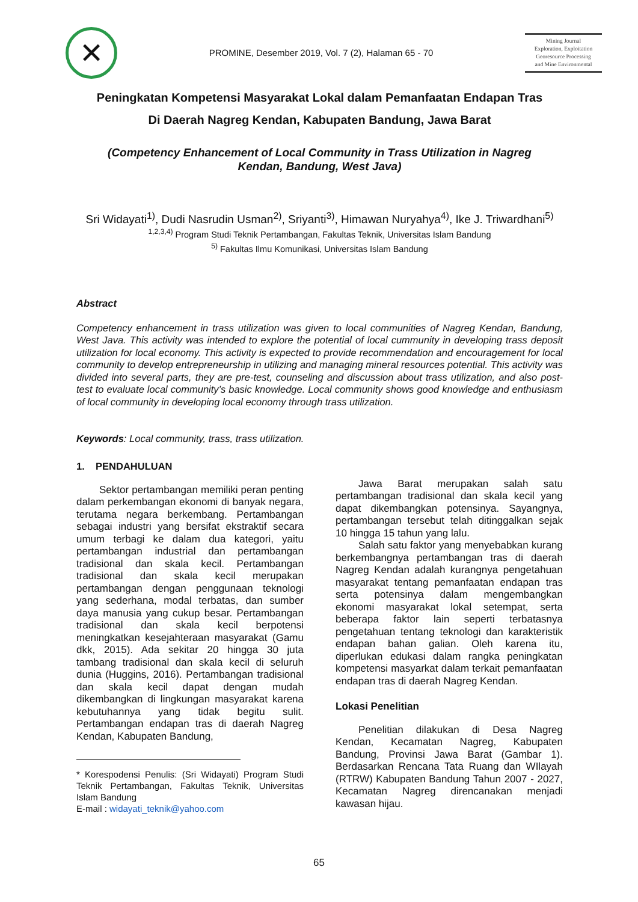✕
PROMINE, Desember 2019, Vol. 7 (2), Halaman 65 - 70
Mining Journal
Exploration, Exploitation
Georesource Processing
and Mine Environmental
Peningkatan Kompetensi Masyarakat Lokal dalam Pemanfaatan Endapan Tras
Di Daerah Nagreg Kendan, Kabupaten Bandung, Jawa Barat
(Competency Enhancement of Local Community in Trass Utilization in Nagreg
Kendan, Bandung, West Java)
Sri Widayati<sup>1)</sup>, Dudi Nasrudin Usman<sup>2)</sup>, Sriyanti<sup>3)</sup>, Himawan Nuryahya<sup>4)</sup>, Ike J. Triwardhani<sup>5)</sup>
<sup>1,2,3,4)</sup> Program Studi Teknik Pertambangan, Fakultas Teknik, Universitas Islam Bandung
<sup>5)</sup> Fakultas Ilmu Komunikasi, Universitas Islam Bandung
Abstract
Competency enhancement in trass utilization was given to local communities of Nagreg Kendan, Bandung, West Java. This activity was intended to explore the potential of local cummunity in developing trass deposit utilization for local economy. This activity is expected to provide recommendation and encouragement for local community to develop entrepreneurship in utilizing and managing mineral resources potential. This activity was divided into several parts, they are pre-test, counseling and discussion about trass utilization, and also post-test to evaluate local community’s basic knowledge. Local community shows good knowledge and enthusiasm of local community in developing local economy through trass utilization.
Keywords: Local community, trass, trass utilization.
1. PENDAHULUAN
Sektor pertambangan memiliki peran penting dalam perkembangan ekonomi di banyak negara, terutama negara berkembang. Pertambangan sebagai industri yang bersifat ekstraktif secara umum terbagi ke dalam dua kategori, yaitu pertambangan industrial dan pertambangan tradisional dan skala kecil. Pertambangan tradisional dan skala kecil merupakan pertambangan dengan penggunaan teknologi yang sederhana, modal terbatas, dan sumber daya manusia yang cukup besar. Pertambangan tradisional dan skala kecil berpotensi meningkatkan kesejahteraan masyarakat (Gamu dkk, 2015). Ada sekitar 20 hingga 30 juta tambang tradisional dan skala kecil di seluruh dunia (Huggins, 2016). Pertambangan tradisional dan skala kecil dapat dengan mudah dikembangkan di lingkungan masyarakat karena kebutuhannya yang tidak begitu sulit. Pertambangan endapan tras di daerah Nagreg Kendan, Kabupaten Bandung,
* Korespodensi Penulis: (Sri Widayati) Program Studi Teknik Pertambangan, Fakultas Teknik, Universitas Islam Bandung
E-mail : widayati_teknik@yahoo.com
Jawa Barat merupakan salah satu pertambangan tradisional dan skala kecil yang dapat dikembangkan potensinya. Sayangnya, pertambangan tersebut telah ditinggalkan sejak 10 hingga 15 tahun yang lalu.
Salah satu faktor yang menyebabkan kurang berkembangnya pertambangan tras di daerah Nagreg Kendan adalah kurangnya pengetahuan masyarakat tentang pemanfaatan endapan tras serta potensinya dalam mengembangkan ekonomi masyarakat lokal setempat, serta beberapa faktor lain seperti terbatasnya pengetahuan tentang teknologi dan karakteristik endapan bahan galian. Oleh karena itu, diperlukan edukasi dalam rangka peningkatan kompetensi masyarkat dalam terkait pemanfaatan endapan tras di daerah Nagreg Kendan.
Lokasi Penelitian
Penelitian dilakukan di Desa Nagreg Kendan, Kecamatan Nagreg, Kabupaten Bandung, Provinsi Jawa Barat (Gambar 1). Berdasarkan Rencana Tata Ruang dan WIlayah (RTRW) Kabupaten Bandung Tahun 2007 - 2027, Kecamatan Nagreg direncanakan menjadi kawasan hijau.
65